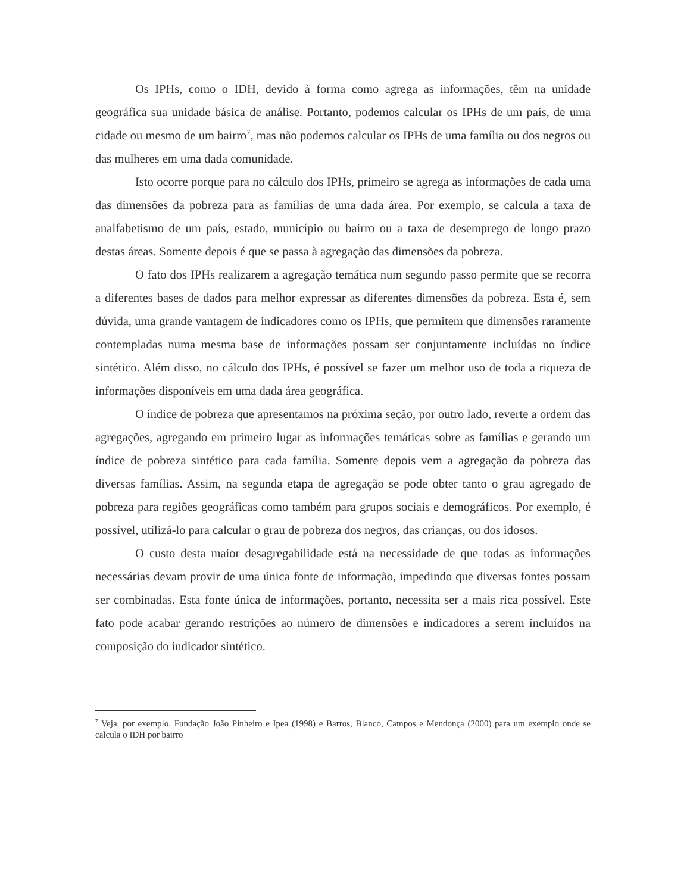Os IPHs, como o IDH, devido à forma como agrega as informações, têm na unidade geográfica sua unidade básica de análise. Portanto, podemos calcular os IPHs de um país, de uma cidade ou mesmo de um bairro<sup>7</sup>, mas não podemos calcular os IPHs de uma família ou dos negros ou das mulheres em uma dada comunidade.
Isto ocorre porque para no cálculo dos IPHs, primeiro se agrega as informações de cada uma das dimensões da pobreza para as famílias de uma dada área. Por exemplo, se calcula a taxa de analfabetismo de um país, estado, município ou bairro ou a taxa de desemprego de longo prazo destas áreas. Somente depois é que se passa à agregação das dimensões da pobreza.
O fato dos IPHs realizarem a agregação temática num segundo passo permite que se recorra a diferentes bases de dados para melhor expressar as diferentes dimensões da pobreza. Esta é, sem dúvida, uma grande vantagem de indicadores como os IPHs, que permitem que dimensões raramente contempladas numa mesma base de informações possam ser conjuntamente incluídas no índice sintético. Além disso, no cálculo dos IPHs, é possível se fazer um melhor uso de toda a riqueza de informações disponíveis em uma dada área geográfica.
O índice de pobreza que apresentamos na próxima seção, por outro lado, reverte a ordem das agregações, agregando em primeiro lugar as informações temáticas sobre as famílias e gerando um índice de pobreza sintético para cada família. Somente depois vem a agregação da pobreza das diversas famílias. Assim, na segunda etapa de agregação se pode obter tanto o grau agregado de pobreza para regiões geográficas como também para grupos sociais e demográficos. Por exemplo, é possível, utilizá-lo para calcular o grau de pobreza dos negros, das crianças, ou dos idosos.
O custo desta maior desagregabilidade está na necessidade de que todas as informações necessárias devam provir de uma única fonte de informação, impedindo que diversas fontes possam ser combinadas. Esta fonte única de informações, portanto, necessita ser a mais rica possível. Este fato pode acabar gerando restrições ao número de dimensões e indicadores a serem incluídos na composição do indicador sintético.
<sup>7</sup> Veja, por exemplo, Fundação João Pinheiro e Ipea (1998) e Barros, Blanco, Campos e Mendonça (2000) para um exemplo onde se calcula o IDH por bairro